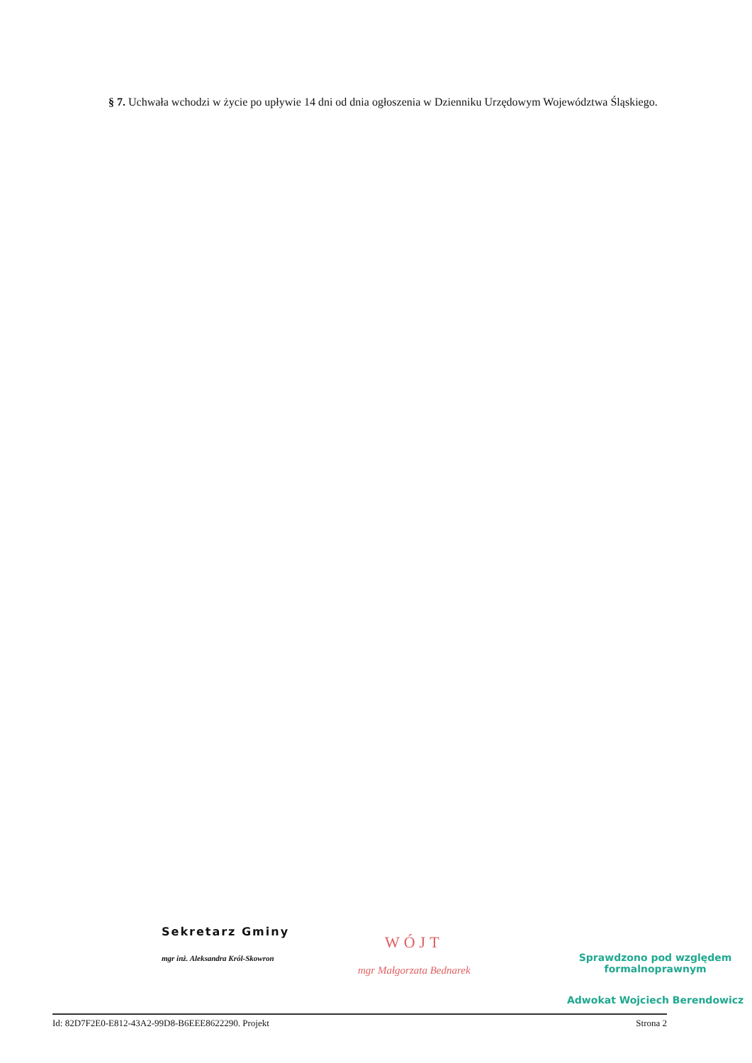§ 7. Uchwała wchodzi w życie po upływie 14 dni od dnia ogłoszenia w Dzienniku Urzędowym Województwa Śląskiego.
Sekretarz Gminy
mgr inż. Aleksandra Król-Skowron
WÓJT
mgr Małgorzata Bednarek
Sprawdzono pod względem
formalnoprawnym
Adwokat Wojciech Berendowicz
Id: 82D7F2E0-E812-43A2-99D8-B6EEE8622290. Projekt Strona 2